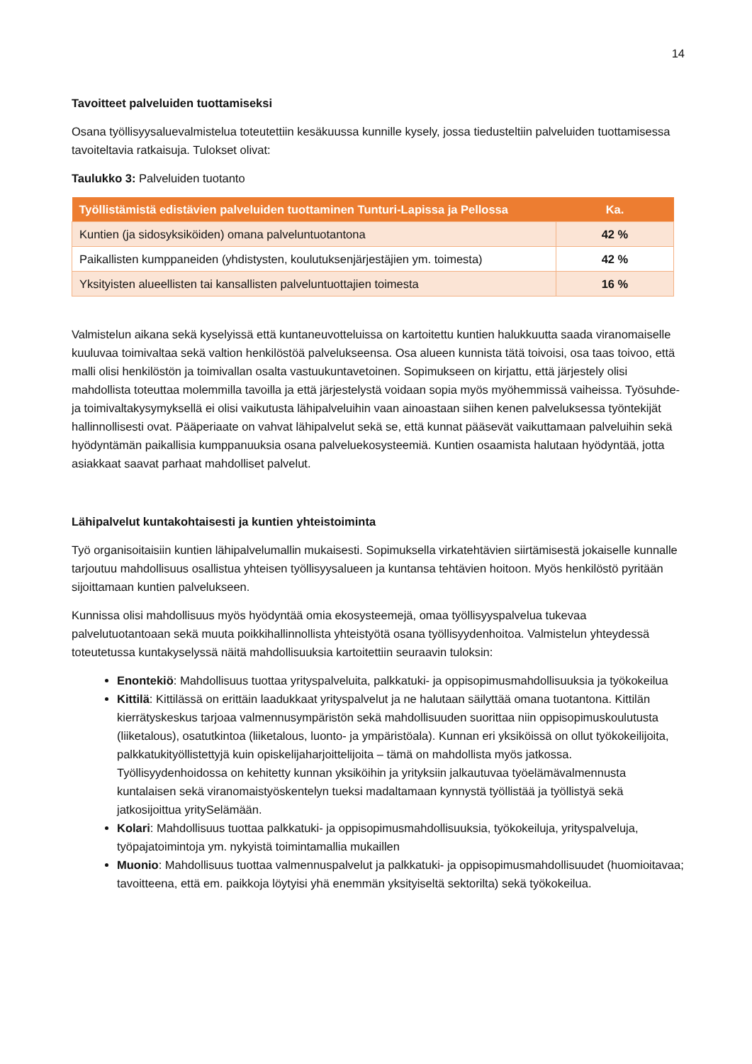14
Tavoitteet palveluiden tuottamiseksi
Osana työllisyysaluevalmistelua toteutettiin kesäkuussa kunnille kysely, jossa tiedusteltiin palveluiden tuottamisessa tavoiteltavia ratkaisuja. Tulokset olivat:
Taulukko 3: Palveluiden tuotanto
| Työllistämistä edistävien palveluiden tuottaminen Tunturi-Lapissa ja Pellossa | Ka. |
| --- | --- |
| Kuntien (ja sidosyksiköiden) omana palveluntuotantona | 42 % |
| Paikallisten kumppaneiden (yhdistysten, koulutuksenjärjestäjien ym. toimesta) | 42 % |
| Yksityisten alueellisten tai kansallisten palveluntuottajien toimesta | 16 % |
Valmistelun aikana sekä kyselyissä että kuntaneuvotteluissa on kartoitettu kuntien halukkuutta saada viranomaiselle kuuluvaa toimivaltaa sekä valtion henkilöstöä palvelukseensa. Osa alueen kunnista tätä toivoisi, osa taas toivoo, että malli olisi henkilöstön ja toimivallan osalta vastuukuntavetoinen. Sopimukseen on kirjattu, että järjestely olisi mahdollista toteuttaa molemmilla tavoilla ja että järjestelystä voidaan sopia myös myöhemmissä vaiheissa. Työsuhde- ja toimivaltakysymyksellä ei olisi vaikutusta lähipalveluihin vaan ainoastaan siihen kenen palveluksessa työntekijät hallinnollisesti ovat. Pääperiaate on vahvat lähipalvelut sekä se, että kunnat pääsevät vaikuttamaan palveluihin sekä hyödyntämän paikallisia kumppanuuksia osana palveluekosysteemiä. Kuntien osaamista halutaan hyödyntää, jotta asiakkaat saavat parhaat mahdolliset palvelut.
Lähipalvelut kuntakohtaisesti ja kuntien yhteistoiminta
Työ organisoitaisiin kuntien lähipalvelumallin mukaisesti. Sopimuksella virkatehtävien siirtämisestä jokaiselle kunnalle tarjoutuu mahdollisuus osallistua yhteisen työllisyysalueen ja kuntansa tehtävien hoitoon. Myös henkilöstö pyritään sijoittamaan kuntien palvelukseen.
Kunnissa olisi mahdollisuus myös hyödyntää omia ekosysteemejä, omaa työllisyyspalvelua tukevaa palvelutuotantoaan sekä muuta poikkihallinnollista yhteistyötä osana työllisyydenhoitoa. Valmistelun yhteydessä toteutetussa kuntakyselyssä näitä mahdollisuuksia kartoitettiin seuraavin tuloksin:
Enontekiö: Mahdollisuus tuottaa yrityspalveluita, palkkatuki- ja oppisopimusmahdollisuuksia ja työkokeilua
Kittilä: Kittilässä on erittäin laadukkaat yrityspalvelut ja ne halutaan säilyttää omana tuotantona. Kittilän kierrätyskeskus tarjoaa valmennusympäristön sekä mahdollisuuden suorittaa niin oppisopimuskoulutusta (liiketalous), osatutkintoa (liiketalous, luonto- ja ympäristöala). Kunnan eri yksiköissä on ollut työkokeilijoita, palkkatukityöllistettyjä kuin opiskelijaharjoittelijoita – tämä on mahdollista myös jatkossa. Työllisyydenhoidossa on kehitetty kunnan yksiköihin ja yrityksiin jalkautuvaa työelämävalmennusta kuntalaisen sekä viranomaistyöskentelyn tueksi madaltamaan kynnystä työllistää ja työllistyä sekä jatkosijoittua yritySelämään.
Kolari: Mahdollisuus tuottaa palkkatuki- ja oppisopimusmahdollisuuksia, työkokeiluja, yrityspalveluja, työpajatoimintoja ym. nykyistä toimintamallia mukaillen
Muonio: Mahdollisuus tuottaa valmennuspalvelut ja palkkatuki- ja oppisopimusmahdollisuudet (huomioitavaa; tavoitteena, että em. paikkoja löytyisi yhä enemmän yksityiseltä sektorilta) sekä työkokeilua.